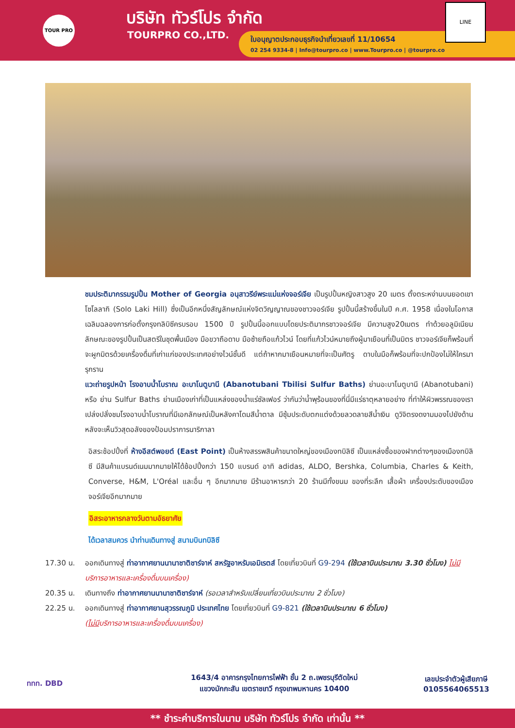TOUR PRO บริษัท ทัวร์โปร จำกัด
TOURPRO CO.,LTD.
ใบอนุญาตประกอบธุรกิจนำเที่ยวเลขที่ 11/10654
02 254 9334-8 | Info@tourpro.co | www.Tourpro.co | @tourpro.co
LINE
ชมประติมากรรมรูปปั้น Mother of Georgia อนุสาวรีย์พระแม่แห่งจอร์เจีย เป็นรูปปั้นหญิงสาวสูง 20 เมตร ตั้งตระหง่านบนยอดเขาโซโลลากิ (Solo Laki Hill) ซึ่งเป็นอีกหนึ่งสัญลักษณ์แห่งจิตวิญญาณของชาวจอร์เจีย รูปปั้นนี้สร้างขึ้นในปี ค.ศ. 1958 เนื่องในโอกาสเฉลิมฉลองการก่อตั้งกรุงทลิบิซีครบรอบ 1500 ปี รูปปั้นนี้ออกแบบโดยประติมากรชาวจอร์เจีย มีความสูง20เมตร ทำด้วยอลูมิเนียม ลักษณะของรูปปั้นเป็นสตรีในชุดพื้นเมือง มือขวาถือดาบ มือซ้ายถือแก้วไวน์ โดยที่แก้วไวน์หมายถึงผู้มาเยือนที่เป็นมิตร ชาวจอร์เจียก็พร้อมที่จะผูกมิตรด้วยเครื่องดื่มที่เก่าแก่ของประเทศอย่างไวน์ชั้นดี แต่ถ้าหากมาเยือนหมายที่จะเป็นศัตรู ดาบในมือก็พร้อมที่จะปกป้องไม่ให้ใครมารุกราน
แวะถ่ายรูปหน้า โรงอาบน้ำโบราณ อะบาโนตูบานี (Abanotubani Tbilisi Sulfur Baths) ย่านอะบาโนตูบานี (Abanotubani) หรือ ย่าน Sulfur Baths ย่านเมืองเก่าที่เป็นแหล่งของน้ำแร่ซัลเฟอร์ ว่ากันว่าน้ำพุร้อนของที่นี่มีแร่ธาตุหลายอย่าง ที่ทำให้ผิวพรรณของเราเปล่งปลั่งชมโรงอาบน้ำโบราณที่มีเอกลักษณ์เป็นหลังคาโดมสีน้ำตาล มีซุ้มประดับตกแต่งด้วยลวดลายสีน้ำเงิน ดูวิจิตรงดงามมองไปยังด้านหลังจะเห็นวิวสุดอลังของป้อมปราการนาริกาลา
อิสระช้อปปิ้งที่ ห้างอีสต์พอยต์ (East Point) เป็นห้างสรรพสินค้าขนาดใหญ่ของเมืองทบิลิซี เป็นแหล่งซื้อของฝากต่างๆของเมืองทบิลิซี มีสินค้าแบรนด์เนมมากมายให้ได้ช้อปปิ้งกว่า 150 แบรนด์ อาทิ adidas, ALDO, Bershka, Columbia, Charles & Keith, Converse, H&M, L'Oréal และอื่น ๆ อีกมากมาย มีร้านอาหารกว่า 20 ร้านมีทั้งขนม ของที่ระลึก เสื้อผ้า เครื่องประดับของเมืองจอร์เจียอีกมากมาย
อิสระอาหารกลางวันตามอัธยาศัย
ได้เวลาสมควร นำท่านเดินทางสู่ สนามบินทบิลิซี
17.30 น. ออกเดินทางสู่ ท่าอากาศยานนานาชาติชาร์จาห์ สหรัฐอาหรับเอมิเรตส์ โดยเที่ยวบินที่ G9-294 (ใช้เวลาบินประมาณ 3.30 ชั่วโมง) ไม่มีบริการอาหารและเครื่องดื่มบนเครื่อง)
20.35 น. เดินทางถึง ท่าอากาศยานนานาชาติชาร์จาห์ (รอเวลาสำหรับเปลี่ยนเที่ยวบินประมาณ 2 ชั่วโมง)
22.25 น. ออกเดินทางสู่ ท่าอากาศยานสุวรรณภูมิ ประเทศไทย โดยเที่ยวบินที่ G9-821 (ใช้เวลาบินประมาณ 6 ชั่วโมง)
(ไม่มีบริการอาหารและเครื่องดื่มบนเครื่อง)
ททท. DBD
1643/4 อาคารกรุงไทยการไฟฟ้า ชั้น 2 ถ.เพชรบุรีตัดใหม่
แขวงมักกะสัน เขตราชเทวี กรุงเทพมหานคร 10400
เลขประจำตัวผู้เสียภาษี
0105564065513
** ชำระค่าบริการในนาม บริษัท ทัวร์โปร จำกัด เท่านั้น **